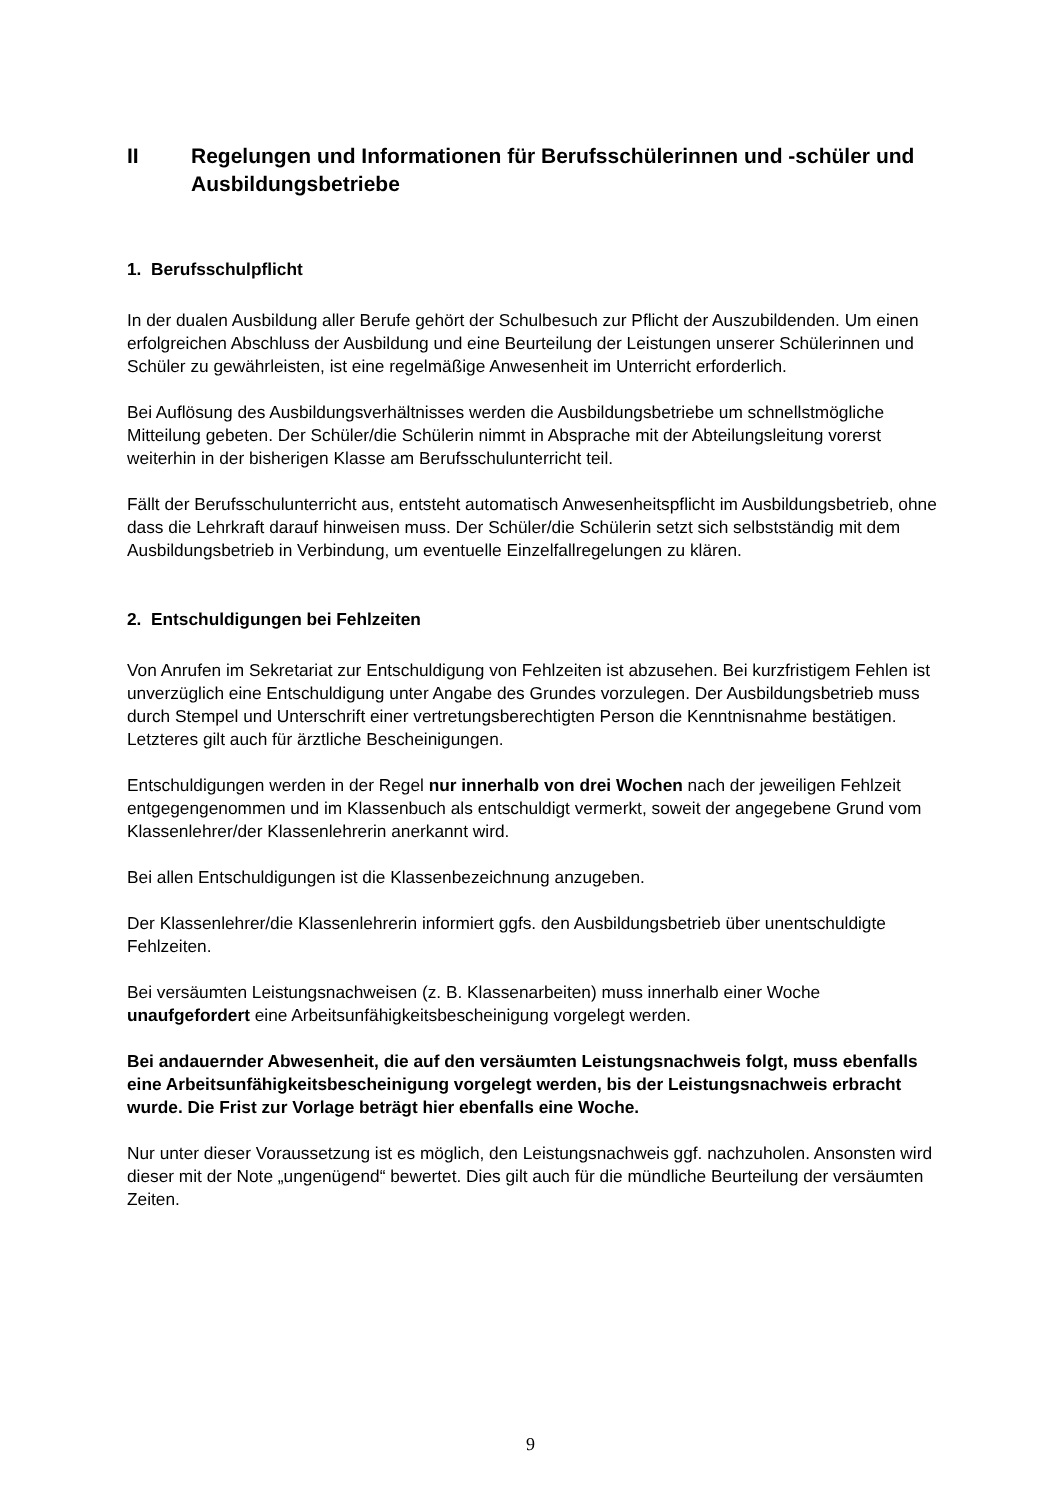II Regelungen und Informationen für Berufsschülerinnen und -schüler und Ausbildungsbetriebe
1. Berufsschulpflicht
In der dualen Ausbildung aller Berufe gehört der Schulbesuch zur Pflicht der Auszubildenden. Um einen erfolgreichen Abschluss der Ausbildung und eine Beurteilung der Leistungen unserer Schülerinnen und Schüler zu gewährleisten, ist eine regelmäßige Anwesenheit im Unterricht erforderlich.
Bei Auflösung des Ausbildungsverhältnisses werden die Ausbildungsbetriebe um schnellstmögliche Mitteilung gebeten. Der Schüler/die Schülerin nimmt in Absprache mit der Abteilungsleitung vorerst weiterhin in der bisherigen Klasse am Berufsschulunterricht teil.
Fällt der Berufsschulunterricht aus, entsteht automatisch Anwesenheitspflicht im Ausbildungsbetrieb, ohne dass die Lehrkraft darauf hinweisen muss. Der Schüler/die Schülerin setzt sich selbstständig mit dem Ausbildungsbetrieb in Verbindung, um eventuelle Einzelfallregelungen zu klären.
2. Entschuldigungen bei Fehlzeiten
Von Anrufen im Sekretariat zur Entschuldigung von Fehlzeiten ist abzusehen. Bei kurzfristigem Fehlen ist unverzüglich eine Entschuldigung unter Angabe des Grundes vorzulegen. Der Ausbildungsbetrieb muss durch Stempel und Unterschrift einer vertretungsberechtigten Person die Kenntnisnahme bestätigen. Letzteres gilt auch für ärztliche Bescheinigungen.
Entschuldigungen werden in der Regel nur innerhalb von drei Wochen nach der jeweiligen Fehlzeit entgegengenommen und im Klassenbuch als entschuldigt vermerkt, soweit der angegebene Grund vom Klassenlehrer/der Klassenlehrerin anerkannt wird.
Bei allen Entschuldigungen ist die Klassenbezeichnung anzugeben.
Der Klassenlehrer/die Klassenlehrerin informiert ggfs. den Ausbildungsbetrieb über unentschuldigte Fehlzeiten.
Bei versäumten Leistungsnachweisen (z. B. Klassenarbeiten) muss innerhalb einer Woche unaufgefordert eine Arbeitsunfähigkeitsbescheinigung vorgelegt werden.
Bei andauernder Abwesenheit, die auf den versäumten Leistungsnachweis folgt, muss ebenfalls eine Arbeitsunfähigkeitsbescheinigung vorgelegt werden, bis der Leistungsnachweis erbracht wurde. Die Frist zur Vorlage beträgt hier ebenfalls eine Woche.
Nur unter dieser Voraussetzung ist es möglich, den Leistungsnachweis ggf. nachzuholen. Ansonsten wird dieser mit der Note „ungenügend“ bewertet. Dies gilt auch für die mündliche Beurteilung der versäumten Zeiten.
9